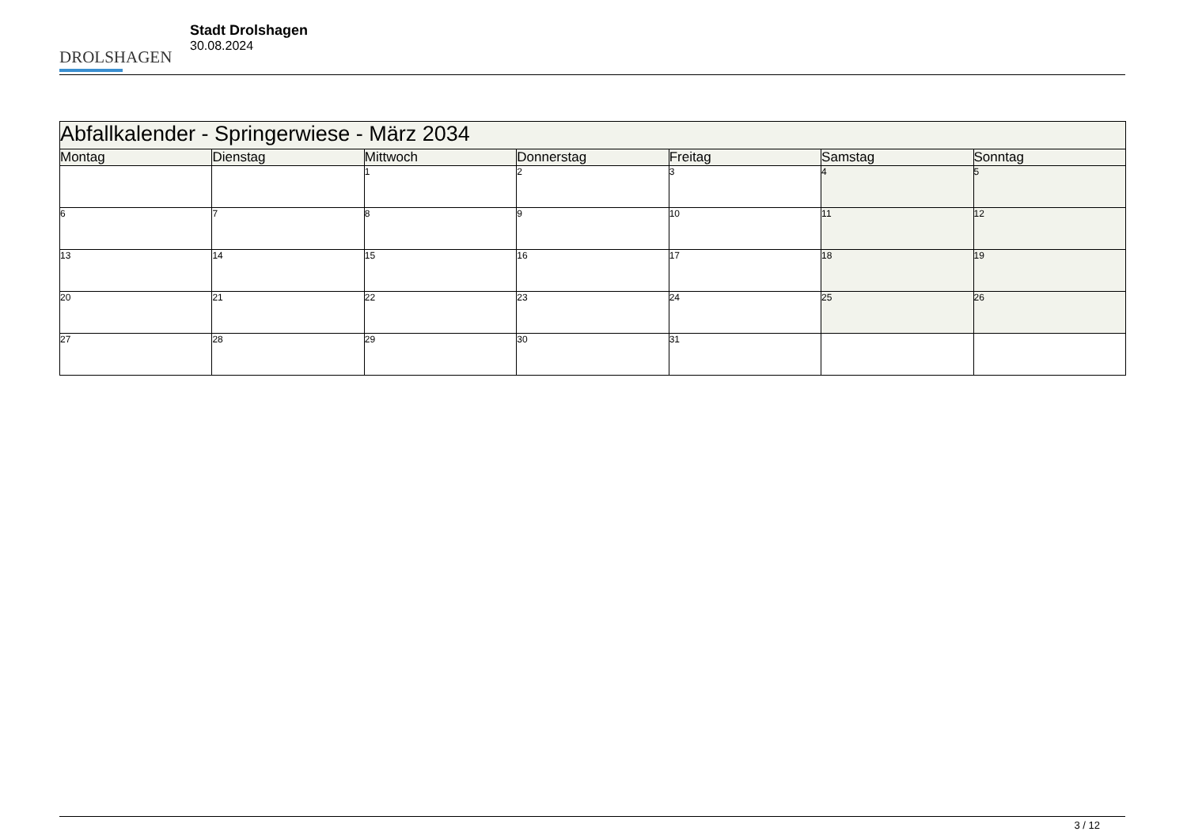DROLSHAGEN
Stadt Drolshagen
30.08.2024
| Abfallkalender - Springerwiese - März 2034 | | | | | | |
| --- | --- | --- | --- | --- | --- | --- |
| Montag | Dienstag | Mittwoch | Donnerstag | Freitag | Samstag | Sonntag |
| | | 1 | 2 | 3 | 4 | 5 |
| 6 | 7 | 8 | 9 | 10 | 11 | 12 |
| 13 | 14 | 15 | 16 | 17 | 18 | 19 |
| 20 | 21 | 22 | 23 | 24 | 25 | 26 |
| 27 | 28 | 29 | 30 | 31 | | |
3 / 12